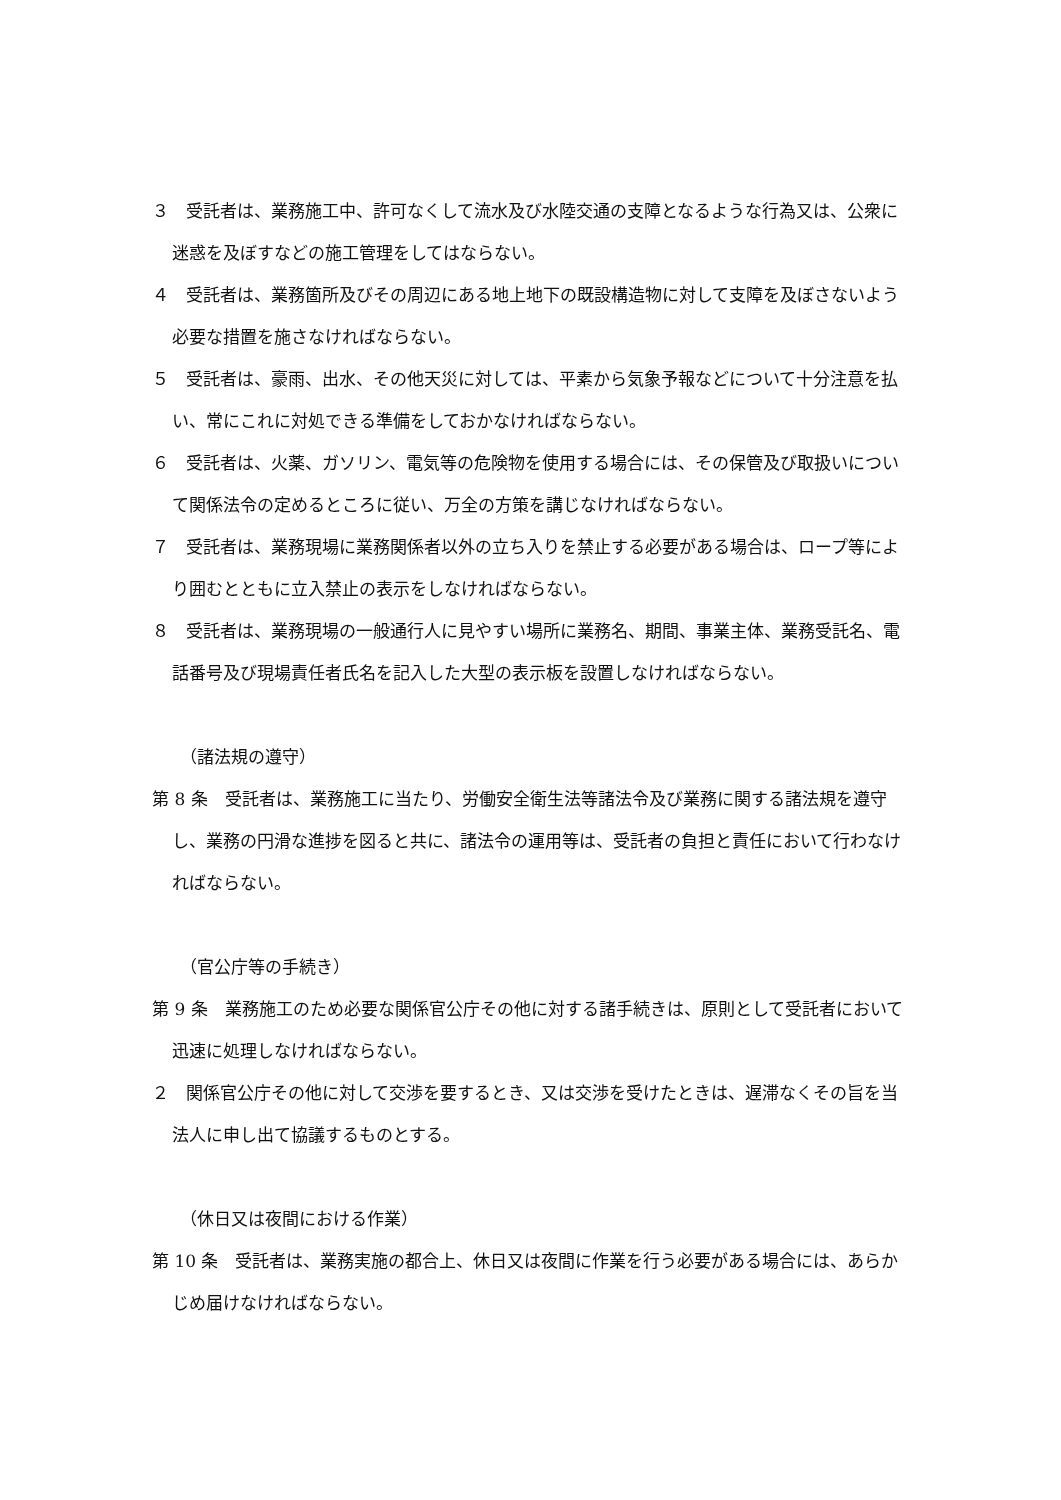３　受託者は、業務施工中、許可なくして流水及び水陸交通の支障となるような行為又は、公衆に迷惑を及ぼすなどの施工管理をしてはならない。
４　受託者は、業務箇所及びその周辺にある地上地下の既設構造物に対して支障を及ぼさないよう必要な措置を施さなければならない。
５　受託者は、豪雨、出水、その他天災に対しては、平素から気象予報などについて十分注意を払い、常にこれに対処できる準備をしておかなければならない。
６　受託者は、火薬、ガソリン、電気等の危険物を使用する場合には、その保管及び取扱いについて関係法令の定めるところに従い、万全の方策を講じなければならない。
７　受託者は、業務現場に業務関係者以外の立ち入りを禁止する必要がある場合は、ロープ等により囲むとともに立入禁止の表示をしなければならない。
８　受託者は、業務現場の一般通行人に見やすい場所に業務名、期間、事業主体、業務受託名、電話番号及び現場責任者氏名を記入した大型の表示板を設置しなければならない。
（諸法規の遵守）
第 8 条　受託者は、業務施工に当たり、労働安全衛生法等諸法令及び業務に関する諸法規を遵守し、業務の円滑な進捗を図ると共に、諸法令の運用等は、受託者の負担と責任において行わなければならない。
（官公庁等の手続き）
第 9 条　業務施工のため必要な関係官公庁その他に対する諸手続きは、原則として受託者において迅速に処理しなければならない。
２　関係官公庁その他に対して交渉を要するとき、又は交渉を受けたときは、遅滞なくその旨を当法人に申し出て協議するものとする。
（休日又は夜間における作業）
第 10 条　受託者は、業務実施の都合上、休日又は夜間に作業を行う必要がある場合には、あらかじめ届けなければならない。